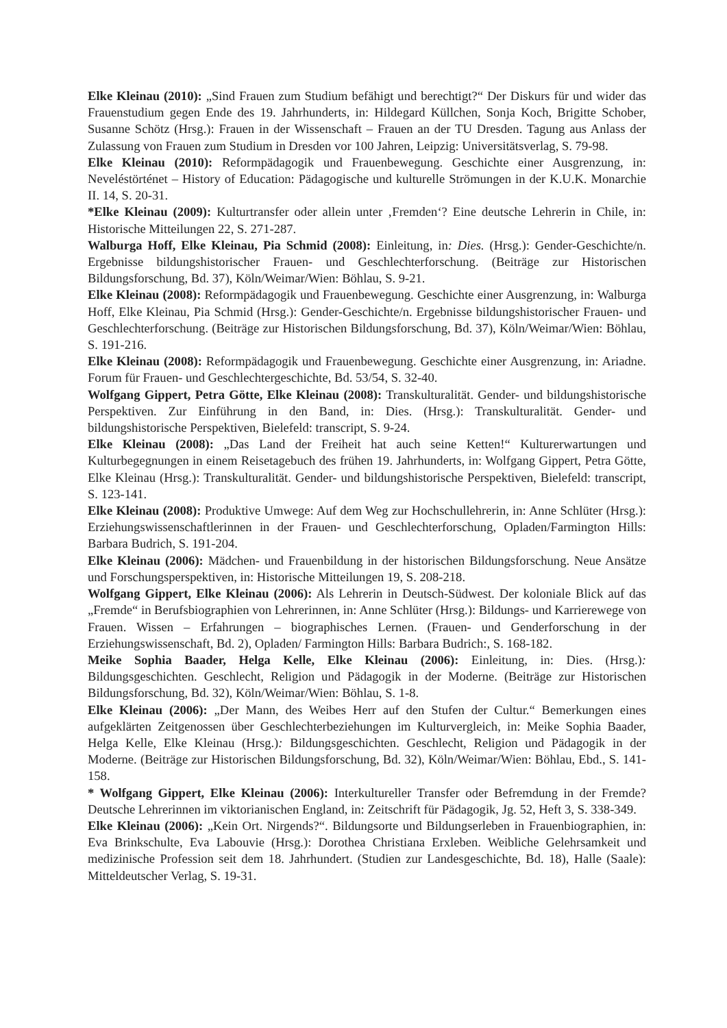Elke Kleinau (2010): „Sind Frauen zum Studium befähigt und berechtigt?“ Der Diskurs für und wider das Frauenstudium gegen Ende des 19. Jahrhunderts, in: Hildegard Küllchen, Sonja Koch, Brigitte Schober, Susanne Schötz (Hrsg.): Frauen in der Wissenschaft – Frauen an der TU Dresden. Tagung aus Anlass der Zulassung von Frauen zum Studium in Dresden vor 100 Jahren, Leipzig: Universitätsverlag, S. 79-98.
Elke Kleinau (2010): Reformpädagogik und Frauenbewegung. Geschichte einer Ausgrenzung, in: Neveléstörténet – History of Education: Pädagogische und kulturelle Strömungen in der K.U.K. Monarchie II. 14, S. 20-31.
*Elke Kleinau (2009): Kulturtransfer oder allein unter ‚Fremden‘? Eine deutsche Lehrerin in Chile, in: Historische Mitteilungen 22, S. 271-287.
Walburga Hoff, Elke Kleinau, Pia Schmid (2008): Einleitung, in: Dies. (Hrsg.): Gender-Geschichte/n. Ergebnisse bildungshistorischer Frauen- und Geschlechterforschung. (Beiträge zur Historischen Bildungsforschung, Bd. 37), Köln/Weimar/Wien: Böhlau, S. 9-21.
Elke Kleinau (2008): Reformpädagogik und Frauenbewegung. Geschichte einer Ausgrenzung, in: Walburga Hoff, Elke Kleinau, Pia Schmid (Hrsg.): Gender-Geschichte/n. Ergebnisse bildungshistorischer Frauen- und Geschlechterforschung. (Beiträge zur Historischen Bildungsforschung, Bd. 37), Köln/Weimar/Wien: Böhlau, S. 191-216.
Elke Kleinau (2008): Reformpädagogik und Frauenbewegung. Geschichte einer Ausgrenzung, in: Ariadne. Forum für Frauen- und Geschlechtergeschichte, Bd. 53/54, S. 32-40.
Wolfgang Gippert, Petra Götte, Elke Kleinau (2008): Transkulturalität. Gender- und bildungshistorische Perspektiven. Zur Einführung in den Band, in: Dies. (Hrsg.): Transkulturalität. Gender- und bildungshistorische Perspektiven, Bielefeld: transcript, S. 9-24.
Elke Kleinau (2008): „Das Land der Freiheit hat auch seine Ketten!“ Kulturerwartungen und Kulturbegegnungen in einem Reisetagebuch des frühen 19. Jahrhunderts, in: Wolfgang Gippert, Petra Götte, Elke Kleinau (Hrsg.): Transkulturalität. Gender- und bildungshistorische Perspektiven, Bielefeld: transcript, S. 123-141.
Elke Kleinau (2008): Produktive Umwege: Auf dem Weg zur Hochschullehrerin, in: Anne Schlüter (Hrsg.): Erziehungswissenschaftlerinnen in der Frauen- und Geschlechterforschung, Opladen/Farmington Hills: Barbara Budrich, S. 191-204.
Elke Kleinau (2006): Mädchen- und Frauenbildung in der historischen Bildungsforschung. Neue Ansätze und Forschungsperspektiven, in: Historische Mitteilungen 19, S. 208-218.
Wolfgang Gippert, Elke Kleinau (2006): Als Lehrerin in Deutsch-Südwest. Der koloniale Blick auf das „Fremde“ in Berufsbiographien von Lehrerinnen, in: Anne Schlüter (Hrsg.): Bildungs- und Karrierewege von Frauen. Wissen – Erfahrungen – biographisches Lernen. (Frauen- und Genderforschung in der Erziehungswissenschaft, Bd. 2), Opladen/ Farmington Hills: Barbara Budrich:, S. 168-182.
Meike Sophia Baader, Helga Kelle, Elke Kleinau (2006): Einleitung, in: Dies. (Hrsg.): Bildungsgeschichten. Geschlecht, Religion und Pädagogik in der Moderne. (Beiträge zur Historischen Bildungsforschung, Bd. 32), Köln/Weimar/Wien: Böhlau, S. 1-8.
Elke Kleinau (2006): „Der Mann, des Weibes Herr auf den Stufen der Cultur.“ Bemerkungen eines aufgeklärten Zeitgenossen über Geschlechterbeziehungen im Kulturvergleich, in: Meike Sophia Baader, Helga Kelle, Elke Kleinau (Hrsg.): Bildungsgeschichten. Geschlecht, Religion und Pädagogik in der Moderne. (Beiträge zur Historischen Bildungsforschung, Bd. 32), Köln/Weimar/Wien: Böhlau, Ebd., S. 141-158.
* Wolfgang Gippert, Elke Kleinau (2006): Interkultureller Transfer oder Befremdung in der Fremde? Deutsche Lehrerinnen im viktorianischen England, in: Zeitschrift für Pädagogik, Jg. 52, Heft 3, S. 338-349.
Elke Kleinau (2006): „Kein Ort. Nirgends?“. Bildungsorte und Bildungserleben in Frauenbiographien, in: Eva Brinkschulte, Eva Labouvie (Hrsg.): Dorothea Christiana Erxleben. Weibliche Gelehrsamkeit und medizinische Profession seit dem 18. Jahrhundert. (Studien zur Landesgeschichte, Bd. 18), Halle (Saale): Mitteldeutscher Verlag, S. 19-31.